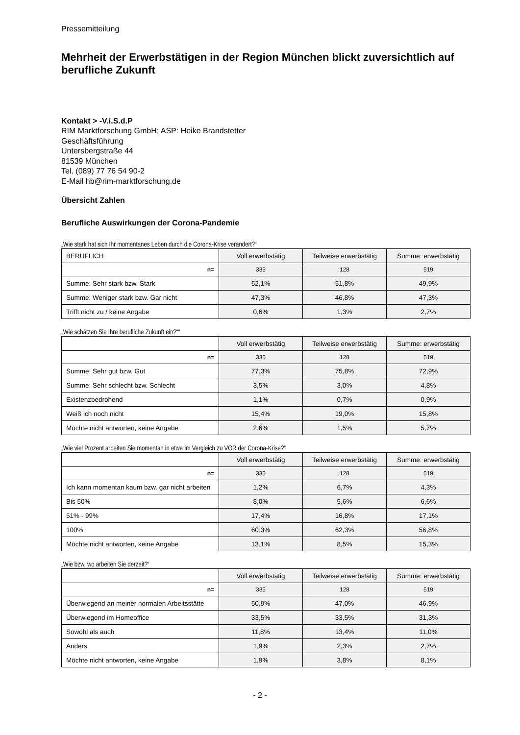Pressemitteilung
Mehrheit der Erwerbstätigen in der Region München blickt zuversichtlich auf berufliche Zukunft
Kontakt > -V.i.S.d.P
RIM Marktforschung GmbH; ASP: Heike Brandstetter
Geschäftsführung
Untersbergstraße 44
81539 München
Tel. (089) 77 76 54 90-2
E-Mail hb@rim-marktforschung.de
Übersicht Zahlen
Berufliche Auswirkungen der Corona-Pandemie
„Wie stark hat sich Ihr momentanes Leben durch die Corona-Krise verändert?“
| BERUFLICH | Voll erwerbstätig | Teilweise erwerbstätig | Summe: erwerbstätig |
| --- | --- | --- | --- |
| n= | 335 | 128 | 519 |
| Summe: Sehr stark bzw. Stark | 52,1% | 51,8% | 49,9% |
| Summe: Weniger stark bzw. Gar nicht | 47,3% | 46,8% | 47,3% |
| Trifft nicht zu / keine Angabe | 0,6% | 1,3% | 2,7% |
„Wie schätzen Sie Ihre berufliche Zukunft ein?““
| | Voll erwerbstätig | Teilweise erwerbstätig | Summe: erwerbstätig |
| --- | --- | --- | --- |
| n= | 335 | 128 | 519 |
| Summe: Sehr gut bzw. Gut | 77,3% | 75,8% | 72,9% |
| Summe: Sehr schlecht bzw. Schlecht | 3,5% | 3,0% | 4,8% |
| Existenzbedrohend | 1,1% | 0,7% | 0,9% |
| Weiß ich noch nicht | 15,4% | 19,0% | 15,8% |
| Möchte nicht antworten, keine Angabe | 2,6% | 1,5% | 5,7% |
„Wie viel Prozent arbeiten Sie momentan in etwa im Vergleich zu VOR der Corona-Krise?“
| | Voll erwerbstätig | Teilweise erwerbstätig | Summe: erwerbstätig |
| --- | --- | --- | --- |
| n= | 335 | 128 | 519 |
| Ich kann momentan kaum bzw. gar nicht arbeiten | 1,2% | 6,7% | 4,3% |
| Bis 50% | 8,0% | 5,6% | 6,6% |
| 51% - 99% | 17,4% | 16,8% | 17,1% |
| 100% | 60,3% | 62,3% | 56,8% |
| Möchte nicht antworten, keine Angabe | 13,1% | 8,5% | 15,3% |
„Wie bzw. wo arbeiten Sie derzeit?“
| | Voll erwerbstätig | Teilweise erwerbstätig | Summe: erwerbstätig |
| --- | --- | --- | --- |
| n= | 335 | 128 | 519 |
| Überwiegend an meiner normalen Arbeitsstätte | 50,9% | 47,0% | 46,9% |
| Überwiegend im Homeoffice | 33,5% | 33,5% | 31,3% |
| Sowohl als auch | 11,8% | 13,4% | 11,0% |
| Anders | 1,9% | 2,3% | 2,7% |
| Möchte nicht antworten, keine Angabe | 1,9% | 3,8% | 8,1% |
- 2 -